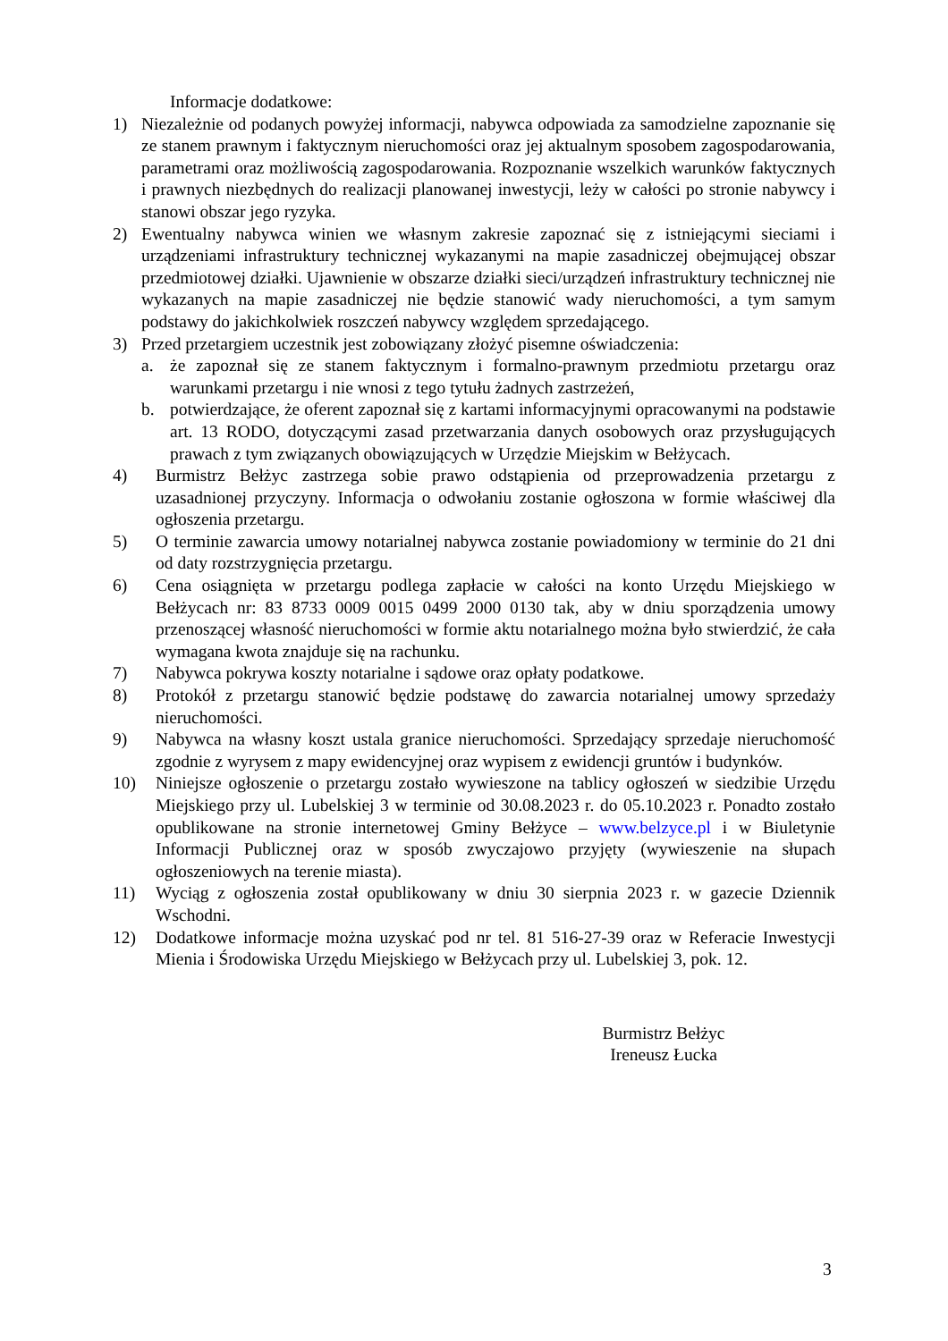Informacje dodatkowe:
1) Niezależnie od podanych powyżej informacji, nabywca odpowiada za samodzielne zapoznanie się ze stanem prawnym i faktycznym nieruchomości oraz jej aktualnym sposobem zagospodarowania, parametrami oraz możliwością zagospodarowania. Rozpoznanie wszelkich warunków faktycznych i prawnych niezbędnych do realizacji planowanej inwestycji, leży w całości po stronie nabywcy i stanowi obszar jego ryzyka.
2) Ewentualny nabywca winien we własnym zakresie zapoznać się z istniejącymi sieciami i urządzeniami infrastruktury technicznej wykazanymi na mapie zasadniczej obejmującej obszar przedmiotowej działki. Ujawnienie w obszarze działki sieci/urządzeń infrastruktury technicznej nie wykazanych na mapie zasadniczej nie będzie stanowić wady nieruchomości, a tym samym podstawy do jakichkolwiek roszczeń nabywcy względem sprzedającego.
3) Przed przetargiem uczestnik jest zobowiązany złożyć pisemne oświadczenia:
a. że zapoznał się ze stanem faktycznym i formalno-prawnym przedmiotu przetargu oraz warunkami przetargu i nie wnosi z tego tytułu żadnych zastrzeżeń,
b. potwierdzające, że oferent zapoznał się z kartami informacyjnymi opracowanymi na podstawie art. 13 RODO, dotyczącymi zasad przetwarzania danych osobowych oraz przysługujących prawach z tym związanych obowiązujących w Urzędzie Miejskim w Bełżycach.
4) Burmistrz Bełżyc zastrzega sobie prawo odstąpienia od przeprowadzenia przetargu z uzasadnionej przyczyny. Informacja o odwołaniu zostanie ogłoszona w formie właściwej dla ogłoszenia przetargu.
5) O terminie zawarcia umowy notarialnej nabywca zostanie powiadomiony w terminie do 21 dni od daty rozstrzygnięcia przetargu.
6) Cena osiągnięta w przetargu podlega zapłacie w całości na konto Urzędu Miejskiego w Bełżycach nr: 83 8733 0009 0015 0499 2000 0130 tak, aby w dniu sporządzenia umowy przenoszącej własność nieruchomości w formie aktu notarialnego można było stwierdzić, że cała wymagana kwota znajduje się na rachunku.
7) Nabywca pokrywa koszty notarialne i sądowe oraz opłaty podatkowe.
8) Protokół z przetargu stanowić będzie podstawę do zawarcia notarialnej umowy sprzedaży nieruchomości.
9) Nabywca na własny koszt ustala granice nieruchomości. Sprzedający sprzedaje nieruchomość zgodnie z wyrysem z mapy ewidencyjnej oraz wypisem z ewidencji gruntów i budynków.
10) Niniejsze ogłoszenie o przetargu zostało wywieszone na tablicy ogłoszeń w siedzibie Urzędu Miejskiego przy ul. Lubelskiej 3 w terminie od 30.08.2023 r. do 05.10.2023 r. Ponadto zostało opublikowane na stronie internetowej Gminy Bełżyce – www.belzyce.pl i w Biuletynie Informacji Publicznej oraz w sposób zwyczajowo przyjęty (wywieszenie na słupach ogłoszeniowych na terenie miasta).
11) Wyciąg z ogłoszenia został opublikowany w dniu 30 sierpnia 2023 r. w gazecie Dziennik Wschodni.
12) Dodatkowe informacje można uzyskać pod nr tel. 81 516-27-39 oraz w Referacie Inwestycji Mienia i Środowiska Urzędu Miejskiego w Bełżycach przy ul. Lubelskiej 3, pok. 12.
Burmistrz Bełżyc
Ireneusz Łucka
3